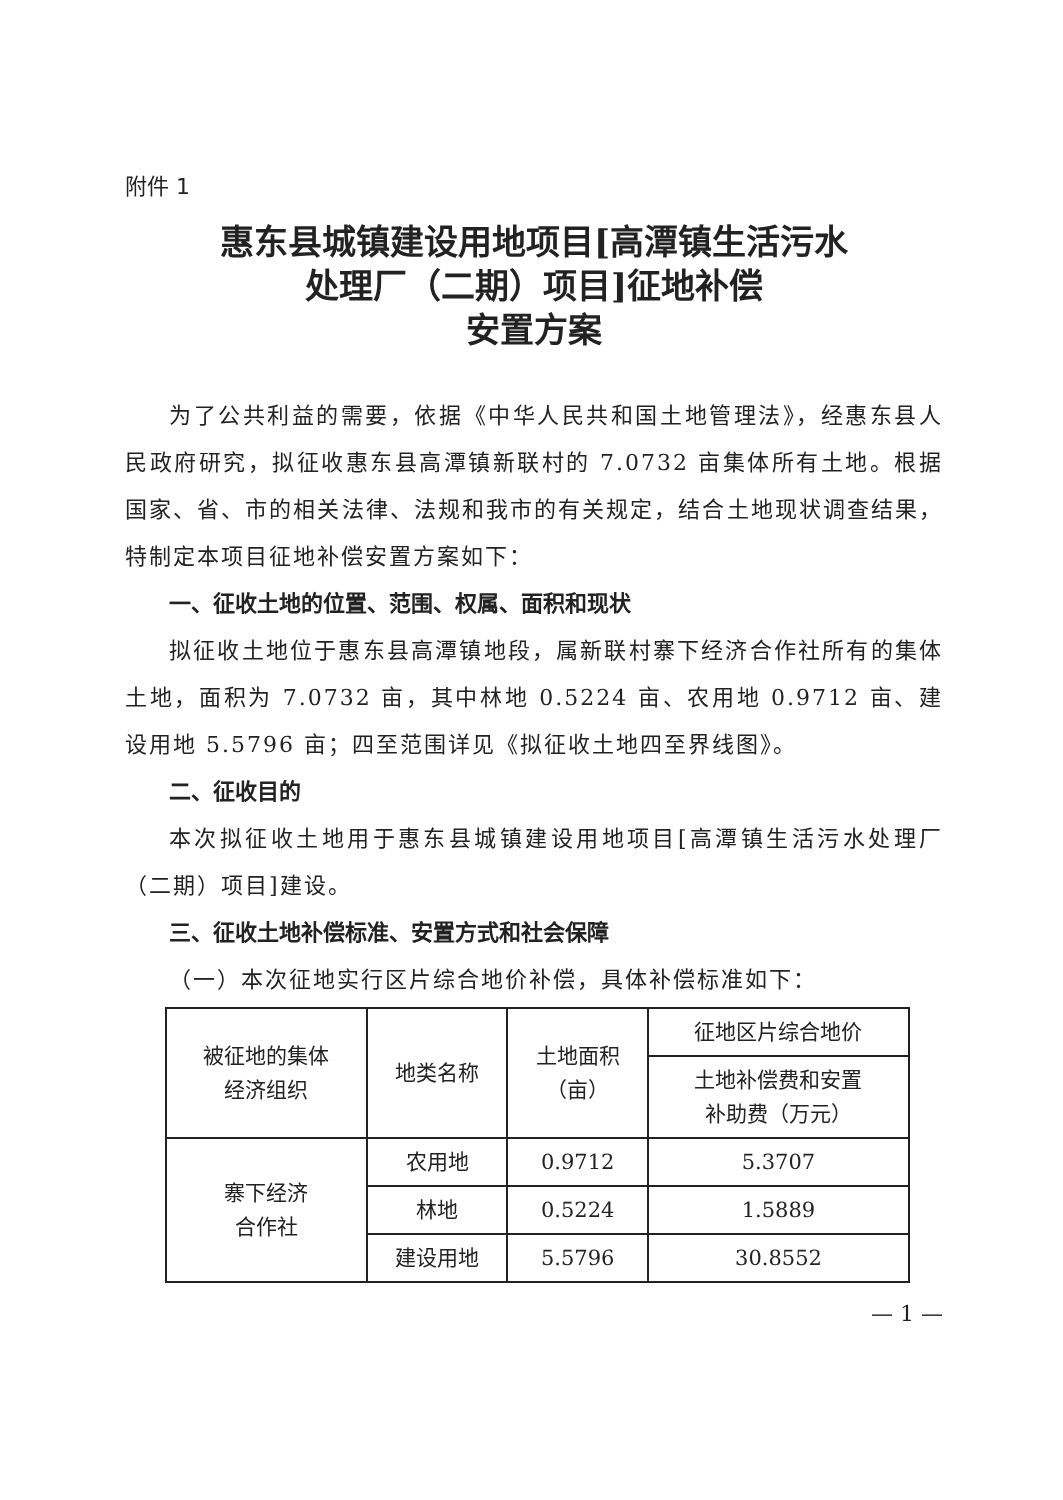附件 1
惠东县城镇建设用地项目[高潭镇生活污水
处理厂（二期）项目]征地补偿
安置方案
为了公共利益的需要，依据《中华人民共和国土地管理法》，经惠东县人民政府研究，拟征收惠东县高潭镇新联村的 7.0732 亩集体所有土地。根据国家、省、市的相关法律、法规和我市的有关规定，结合土地现状调查结果，特制定本项目征地补偿安置方案如下：
一、征收土地的位置、范围、权属、面积和现状
拟征收土地位于惠东县高潭镇地段，属新联村寨下经济合作社所有的集体土地，面积为 7.0732 亩，其中林地 0.5224 亩、农用地 0.9712 亩、建设用地 5.5796 亩；四至范围详见《拟征收土地四至界线图》。
二、征收目的
本次拟征收土地用于惠东县城镇建设用地项目[高潭镇生活污水处理厂（二期）项目]建设。
三、征收土地补偿标准、安置方式和社会保障
（一）本次征地实行区片综合地价补偿，具体补偿标准如下：
| 被征地的集体 经济组织 | 地类名称 | 土地面积 （亩） | 征地区片综合地价 |
| --- | --- | --- | --- |
| | | | 土地补偿费和安置 补助费（万元） |
| 寨下经济 合作社 | 农用地 | 0.9712 | 5.3707 |
| | 林地 | 0.5224 | 1.5889 |
| | 建设用地 | 5.5796 | 30.8552 |
— 1 —